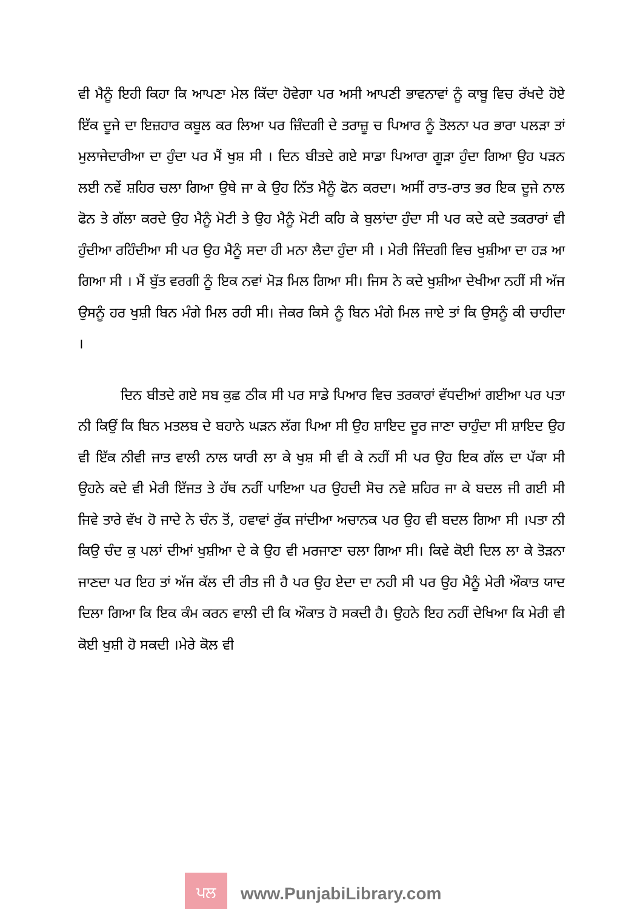ਵੀ ਮੈਨੂੰ ਇਹੀ ਕਿਹਾ ਕਿ ਆਪਣਾ ਮੇਲ ਕਿੱਦਾ ਹੋਵੇਗਾ ਪਰ ਅਸੀ ਆਪਣੀ ਭਾਵਨਾਵਾਂ ਨੂੰ ਕਾਬੂ ਵਿਚ ਰੱਖਦੇ ਹੋਏ ਇੱਕ ਦੂਜੇ ਦਾ ਇਜ਼ਹਾਰ ਕਬੂਲ ਕਰ ਲਿਆ ਪਰ ਜ਼ਿੰਦਗੀ ਦੇ ਤਰਾਜ਼ੂ ਚ ਪਿਆਰ ਨੂੰ ਤੋਲਨਾ ਪਰ ਭਾਰਾ ਪਲੜਾ ਤਾਂ ਮੁਲਾਜੇਦਾਰੀਆ ਦਾ ਹੁੰਦਾ ਪਰ ਮੈਂ ਖੁਸ਼ ਸੀ । ਦਿਨ ਬੀਤਦੇ ਗਏ ਸਾਡਾ ਪਿਆਰਾ ਗੂੜਾ ਹੁੰਦਾ ਗਿਆ ਉਹ ਪੜਨ ਲਈ ਨਵੇਂ ਸ਼ਹਿਰ ਚਲਾ ਗਿਆ ਉਥੇ ਜਾ ਕੇ ਉਹ ਨਿੱਤ ਮੈਨੂੰ ਫੋਨ ਕਰਦਾ। ਅਸੀਂ ਰਾਤ-ਰਾਤ ਭਰ ਇਕ ਦੂਜੇ ਨਾਲ ਫੋਨ ਤੇ ਗੱਲਾ ਕਰਦੇ ਉਹ ਮੈਨੂੰ ਮੋਟੀ ਤੇ ਉਹ ਮੈਨੂੰ ਮੋਟੀ ਕਹਿ ਕੇ ਬੁਲਾਂਦਾ ਹੁੰਦਾ ਸੀ ਪਰ ਕਦੇ ਕਦੇ ਤਕਰਾਰਾਂ ਵੀ ਹੁੰਦੀਆ ਰਹਿੰਦੀਆ ਸੀ ਪਰ ਉਹ ਮੈਨੂੰ ਸਦਾ ਹੀ ਮਨਾ ਲੈਦਾ ਹੁੰਦਾ ਸੀ । ਮੇਰੀ ਜਿੰਦਗੀ ਵਿਚ ਖੁਸ਼ੀਆ ਦਾ ਹੜ ਆ ਗਿਆ ਸੀ । ਮੈਂ ਬੁੱਤ ਵਰਗੀ ਨੂੰ ਇਕ ਨਵਾਂ ਮੋੜ ਮਿਲ ਗਿਆ ਸੀ। ਜਿਸ ਨੇ ਕਦੇ ਖੁਸ਼ੀਆ ਦੇਖੀਆ ਨਹੀਂ ਸੀ ਅੱਜ ਉਸਨੂੰ ਹਰ ਖੁਸ਼ੀ ਬਿਨ ਮੰਗੇ ਮਿਲ ਰਹੀ ਸੀ। ਜੇਕਰ ਕਿਸੇ ਨੂੰ ਬਿਨ ਮੰਗੇ ਮਿਲ ਜਾਏ ਤਾਂ ਕਿ ਉਸਨੂੰ ਕੀ ਚਾਹੀਦਾ ।
ਦਿਨ ਬੀਤਦੇ ਗਏ ਸਬ ਕੁਛ ਠੀਕ ਸੀ ਪਰ ਸਾਡੇ ਪਿਆਰ ਵਿਚ ਤਰਕਾਰਾਂ ਵੱਧਦੀਆਂ ਗਈਆ ਪਰ ਪਤਾ ਨੀ ਕਿਉਂ ਕਿ ਬਿਨ ਮਤਲਬ ਦੇ ਬਹਾਨੇ ਘੜਨ ਲੱਗ ਪਿਆ ਸੀ ਉਹ ਸ਼ਾਇਦ ਦੂਰ ਜਾਣਾ ਚਾਹੁੰਦਾ ਸੀ ਸ਼ਾਇਦ ਉਹ ਵੀ ਇੱਕ ਨੀਵੀ ਜਾਤ ਵਾਲੀ ਨਾਲ ਯਾਰੀ ਲਾ ਕੇ ਖੁਸ਼ ਸੀ ਵੀ ਕੇ ਨਹੀਂ ਸੀ ਪਰ ਉਹ ਇਕ ਗੱਲ ਦਾ ਪੱਕਾ ਸੀ ਉਹਨੇ ਕਦੇ ਵੀ ਮੇਰੀ ਇੱਜਤ ਤੇ ਹੱਥ ਨਹੀਂ ਪਾਇਆ ਪਰ ਉਹਦੀ ਸੋਚ ਨਵੇ ਸ਼ਹਿਰ ਜਾ ਕੇ ਬਦਲ ਜੀ ਗਈ ਸੀ ਜਿਵੇ ਤਾਰੇ ਵੱਖ ਹੋ ਜਾਦੇ ਨੇ ਚੰਨ ਤੋਂ, ਹਵਾਵਾਂ ਰੁੱਕ ਜਾਂਦੀਆ ਅਚਾਨਕ ਪਰ ਉਹ ਵੀ ਬਦਲ ਗਿਆ ਸੀ ।ਪਤਾ ਨੀ ਕਿਉ ਚੰਦ ਕੁ ਪਲਾਂ ਦੀਆਂ ਖੁਸ਼ੀਆ ਦੇ ਕੇ ਉਹ ਵੀ ਮਰਜਾਣਾ ਚਲਾ ਗਿਆ ਸੀ। ਕਿਵੇ ਕੋਈ ਦਿਲ ਲਾ ਕੇ ਤੋੜਨਾ ਜਾਣਦਾ ਪਰ ਇਹ ਤਾਂ ਅੱਜ ਕੱਲ ਦੀ ਰੀਤ ਜੀ ਹੈ ਪਰ ਉਹ ਏਦਾ ਦਾ ਨਹੀ ਸੀ ਪਰ ਉਹ ਮੈਨੂੰ ਮੇਰੀ ਔਕਾਤ ਯਾਦ ਦਿਲਾ ਗਿਆ ਕਿ ਇਕ ਕੰਮ ਕਰਨ ਵਾਲੀ ਦੀ ਕਿ ਔਕਾਤ ਹੋ ਸਕਦੀ ਹੈ। ਉਹਨੇ ਇਹ ਨਹੀਂ ਦੇਖਿਆ ਕਿ ਮੇਰੀ ਵੀ ਕੋਈ ਖੁਸ਼ੀ ਹੋ ਸਕਦੀ ।ਮੇਰੇ ਕੋਲ ਵੀ
ਪਲ
www.PunjabiLibrary.com